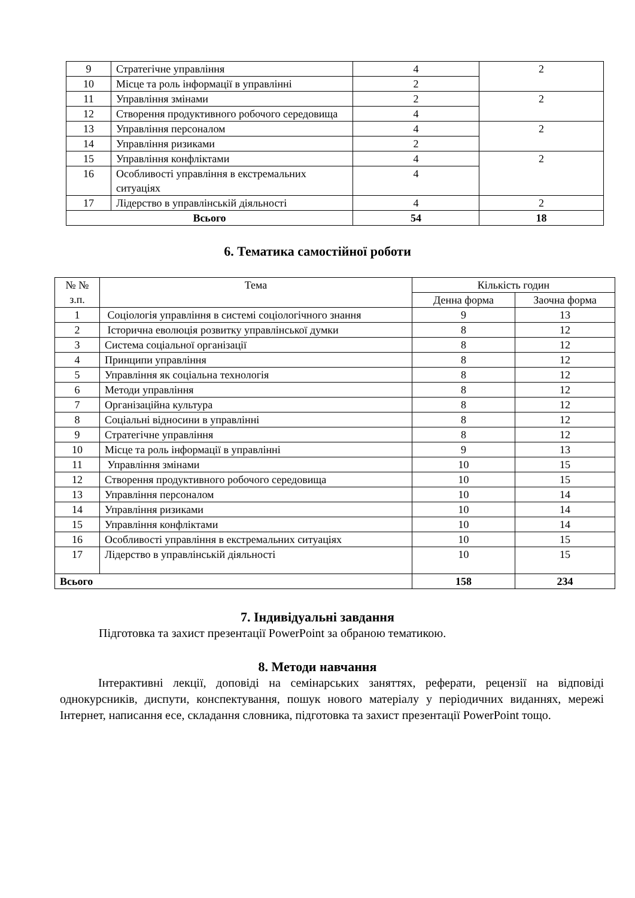| 9 | Стратегічне управління | 4 | 2 |
| 10 | Місце та роль інформації в управлінні | 2 | |
| 11 | Управління змінами | 2 | 2 |
| 12 | Створення продуктивного робочого середовища | 4 | |
| 13 | Управління персоналом | 4 | 2 |
| 14 | Управління ризиками | 2 | |
| 15 | Управління конфліктами | 4 | 2 |
| 16 | Особливості управління в екстремальних ситуаціях | 4 | |
| 17 | Лідерство в управлінській діяльності | 4 | 2 |
| Всього | | 54 | 18 |
6. Тематика самостійної роботи
| № № з.п. | Тема | Кількість годин | |
| | | Денна форма | Заочна форма |
| 1 | Соціологія управління в системі соціологічного знання | 9 | 13 |
| 2 | Історична еволюція розвитку управлінської думки | 8 | 12 |
| 3 | Система соціальної організації | 8 | 12 |
| 4 | Принципи управління | 8 | 12 |
| 5 | Управління як соціальна технологія | 8 | 12 |
| 6 | Методи управління | 8 | 12 |
| 7 | Організаційна культура | 8 | 12 |
| 8 | Соціальні відносини в управлінні | 8 | 12 |
| 9 | Стратегічне управління | 8 | 12 |
| 10 | Місце та роль інформації в управлінні | 9 | 13 |
| 11 | Управління змінами | 10 | 15 |
| 12 | Створення продуктивного робочого середовища | 10 | 15 |
| 13 | Управління персоналом | 10 | 14 |
| 14 | Управління ризиками | 10 | 14 |
| 15 | Управління конфліктами | 10 | 14 |
| 16 | Особливості управління в екстремальних ситуаціях | 10 | 15 |
| 17 | Лідерство в управлінській діяльності | 10 | 15 |
| Всього | | 158 | 234 |
7. Індивідуальні завдання
Підготовка та захист презентації PowerPoint за обраною тематикою.
8. Методи навчання
Інтерактивні лекції, доповіді на семінарських заняттях, реферати, рецензії на відповіді однокурсників, диспути, конспектування, пошук нового матеріалу у періодичних виданнях, мережі Інтернет, написання есе, складання словника, підготовка та захист презентації PowerPoint тощо.